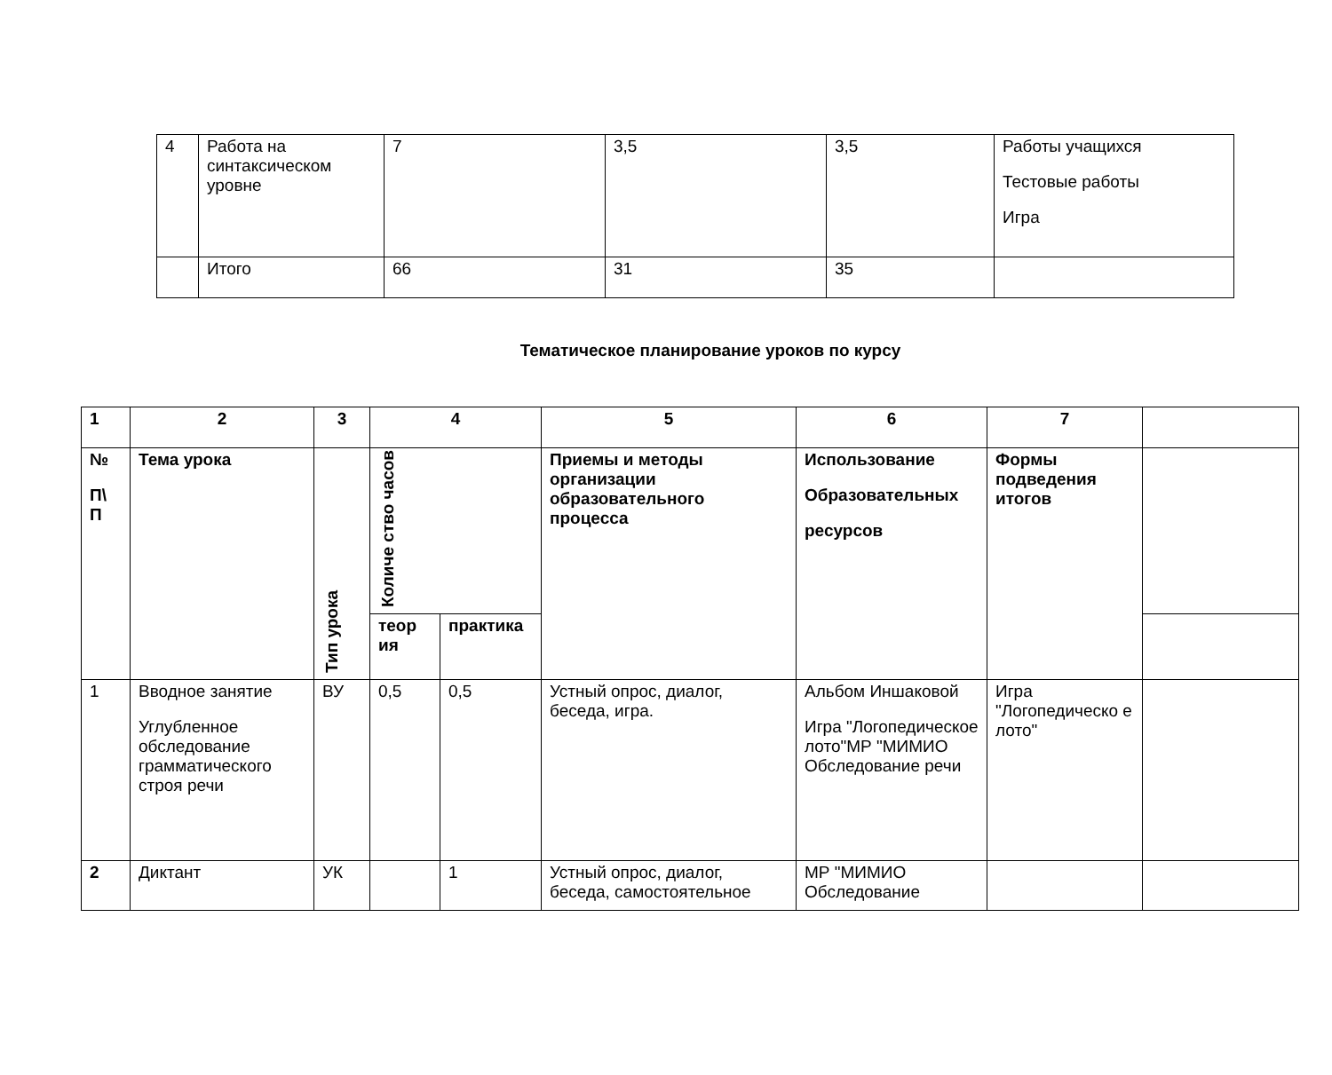| 4 | Работа на синтаксическом уровне | 7 | 3,5 | 3,5 | Работы учащихся Тестовые работы Игра |
| | Итого | 66 | 31 | 35 | |
Тематическое планирование уроков по курсу
| 1 | 2 | 3 | 4 | | 5 | 6 | 7 | |
| --- | --- | --- | --- | --- | --- | --- | --- | --- |
| № П\ П | Тема урока | Тип урока | Количе ство часов | | Приемы и методы организации образовательного процесса | Использование Образовательных ресурсов | Формы подведения итогов | |
| | | | теор ия | практика | | | | |
| 1 | Вводное занятие Углубленное обследование грамматического строя речи | ВУ | 0,5 | 0,5 | Устный опрос, диалог, беседа, игра. | Альбом Иншаковой Игра "Логопедическое лото"МР "МИМИО Обследование речи | Игра "Логопедическо е лото" | |
| 2 | Диктант | УК | | 1 | Устный опрос, диалог, беседа, самостоятельное | МР "МИМИО Обследование | | |